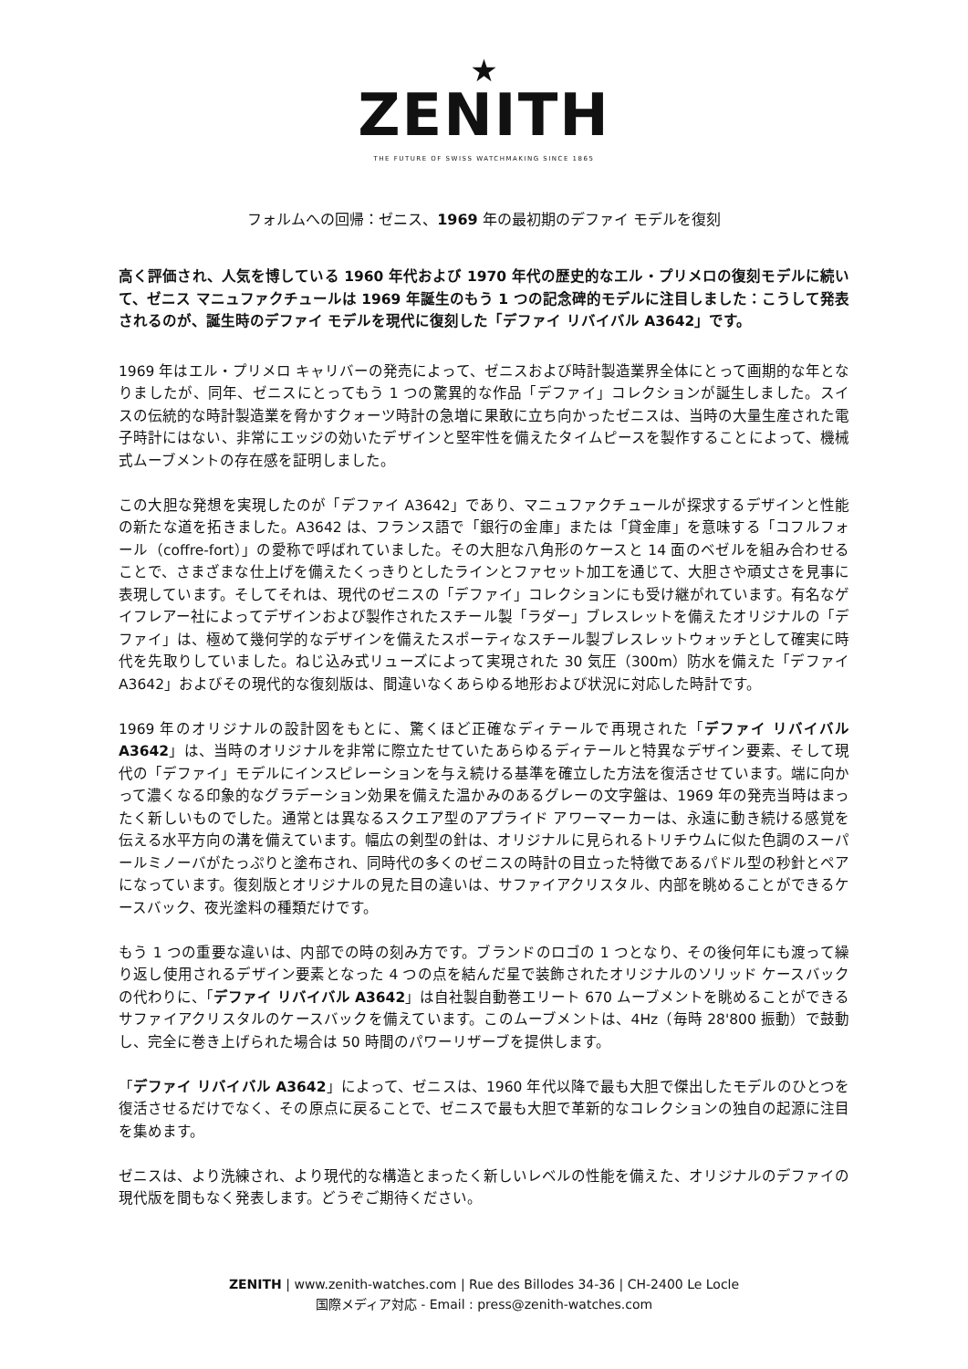★
ZENITH
THE FUTURE OF SWISS WATCHMAKING SINCE 1865
フォルムへの回帰：ゼニス、1969 年の最初期のデファイ モデルを復刻
高く評価され、人気を博している 1960 年代および 1970 年代の歴史的なエル・プリメロの復刻モデルに続いて、ゼニス マニュファクチュールは 1969 年誕生のもう 1 つの記念碑的モデルに注目しました：こうして発表されるのが、誕生時のデファイ モデルを現代に復刻した「デファイ リバイバル A3642」です。
1969 年はエル・プリメロ キャリバーの発売によって、ゼニスおよび時計製造業界全体にとって画期的な年となりましたが、同年、ゼニスにとってもう 1 つの驚異的な作品「デファイ」コレクションが誕生しました。スイスの伝統的な時計製造業を脅かすクォーツ時計の急増に果敢に立ち向かったゼニスは、当時の大量生産された電子時計にはない、非常にエッジの効いたデザインと堅牢性を備えたタイムピースを製作することによって、機械式ムーブメントの存在感を証明しました。
この大胆な発想を実現したのが「デファイ A3642」であり、マニュファクチュールが探求するデザインと性能の新たな道を拓きました。A3642 は、フランス語で「銀行の金庫」または「貸金庫」を意味する「コフルフォール（coffre-fort）」の愛称で呼ばれていました。その大胆な八角形のケースと 14 面のベゼルを組み合わせることで、さまざまな仕上げを備えたくっきりとしたラインとファセット加工を通じて、大胆さや頑丈さを見事に表現しています。そしてそれは、現代のゼニスの「デファイ」コレクションにも受け継がれています。有名なゲイフレアー社によってデザインおよび製作されたスチール製「ラダー」ブレスレットを備えたオリジナルの「デファイ」は、極めて幾何学的なデザインを備えたスポーティなスチール製ブレスレットウォッチとして確実に時代を先取りしていました。ねじ込み式リューズによって実現された 30 気圧（300m）防水を備えた「デファイ A3642」およびその現代的な復刻版は、間違いなくあらゆる地形および状況に対応した時計です。
1969 年のオリジナルの設計図をもとに、驚くほど正確なディテールで再現された「デファイ リバイバル A3642」は、当時のオリジナルを非常に際立たせていたあらゆるディテールと特異なデザイン要素、そして現代の「デファイ」モデルにインスピレーションを与え続ける基準を確立した方法を復活させています。端に向かって濃くなる印象的なグラデーション効果を備えた温かみのあるグレーの文字盤は、1969 年の発売当時はまったく新しいものでした。通常とは異なるスクエア型のアプライド アワーマーカーは、永遠に動き続ける感覚を伝える水平方向の溝を備えています。幅広の剣型の針は、オリジナルに見られるトリチウムに似た色調のスーパールミノーバがたっぷりと塗布され、同時代の多くのゼニスの時計の目立った特徴であるパドル型の秒針とペアになっています。復刻版とオリジナルの見た目の違いは、サファイアクリスタル、内部を眺めることができるケースバック、夜光塗料の種類だけです。
もう 1 つの重要な違いは、内部での時の刻み方です。ブランドのロゴの 1 つとなり、その後何年にも渡って繰り返し使用されるデザイン要素となった 4 つの点を結んだ星で装飾されたオリジナルのソリッド ケースバックの代わりに、「デファイ リバイバル A3642」は自社製自動巻エリート 670 ムーブメントを眺めることができるサファイアクリスタルのケースバックを備えています。このムーブメントは、4Hz（毎時 28'800 振動）で鼓動し、完全に巻き上げられた場合は 50 時間のパワーリザーブを提供します。
「デファイ リバイバル A3642」によって、ゼニスは、1960 年代以降で最も大胆で傑出したモデルのひとつを復活させるだけでなく、その原点に戻ることで、ゼニスで最も大胆で革新的なコレクションの独自の起源に注目を集めます。
ゼニスは、より洗練され、より現代的な構造とまったく新しいレベルの性能を備えた、オリジナルのデファイの現代版を間もなく発表します。どうぞご期待ください。
ZENITH | www.zenith-watches.com | Rue des Billodes 34-36 | CH-2400 Le Locle
国際メディア対応 - Email : press@zenith-watches.com